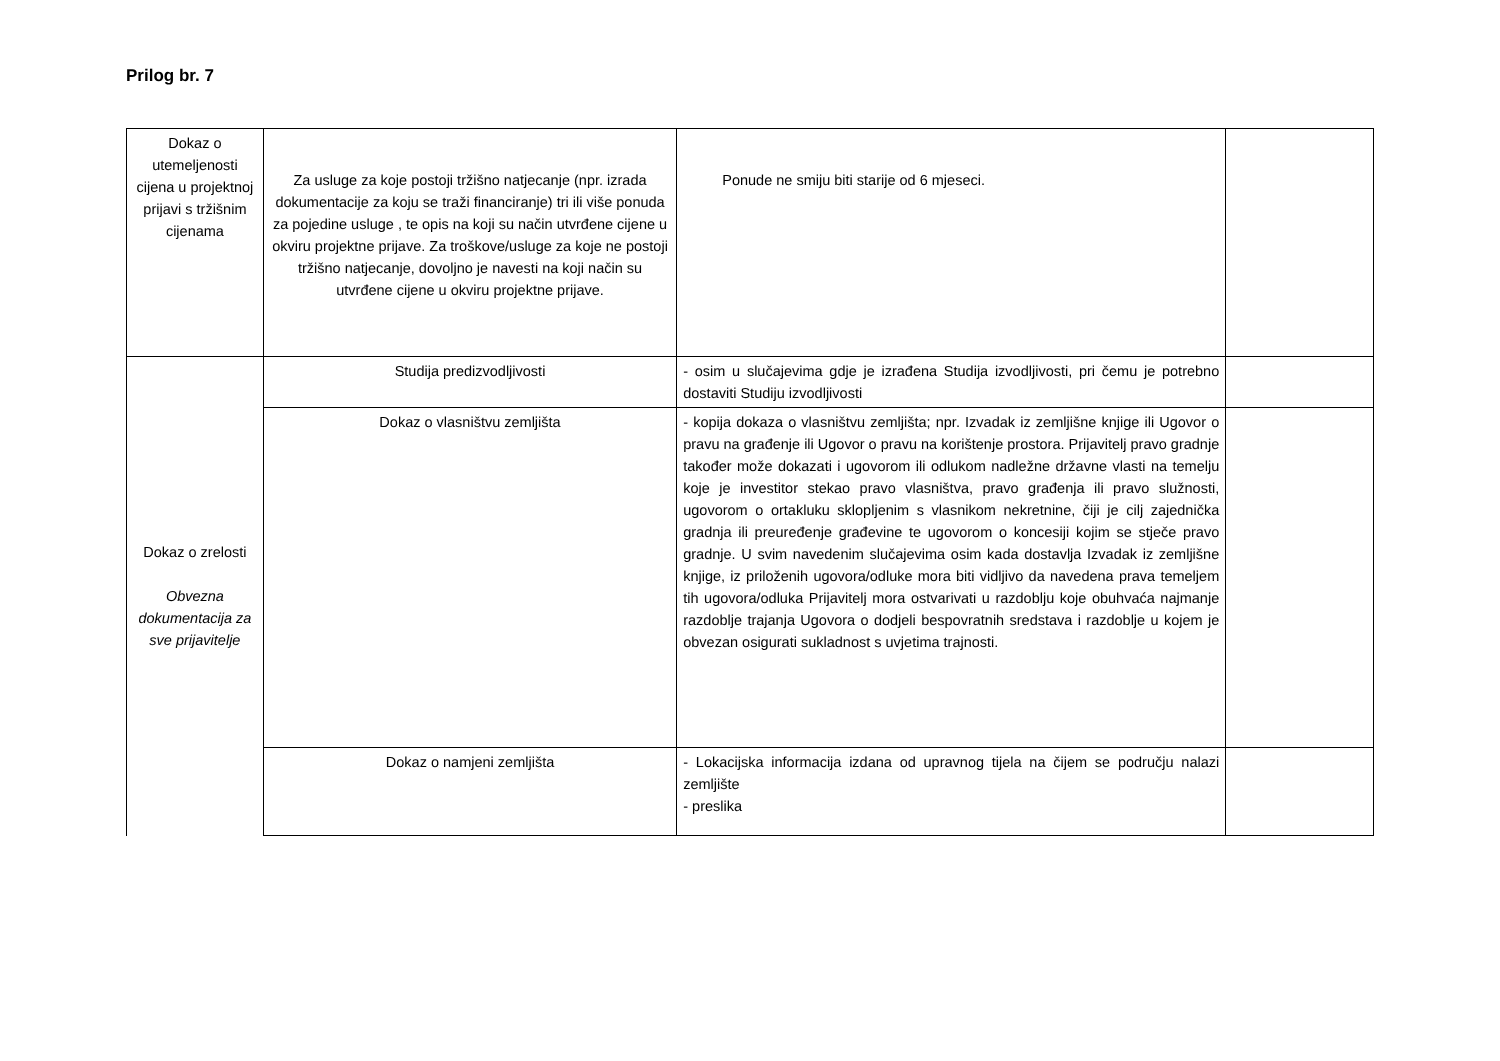Prilog br. 7
| Dokaz o utemeljenosti cijena u projektnoj prijavi s tržišnim cijenama | Za usluge za koje postoji tržišno natjecanje (npr. izrada dokumentacije za koju se traži financiranje) tri ili više ponuda za pojedine usluge , te opis na koji su način utvrđene cijene u okviru projektne prijave. Za troškove/usluge za koje ne postoji tržišno natjecanje, dovoljno je navesti na koji način su utvrđene cijene u okviru projektne prijave. | Ponude ne smiju biti starije od 6 mjeseci. | |
| Dokaz o zrelosti Obvezna dokumentacija za sve prijavitelje | Studija predizvodljivosti | - osim u slučajevima gdje je izrađena Studija izvodljivosti, pri čemu je potrebno dostaviti Studiju izvodljivosti | |
| | Dokaz o vlasništvu zemljišta | - kopija dokaza o vlasništvu zemljišta; npr. Izvadak iz zemljišne knjige ili Ugovor o pravu na građenje ili Ugovor o pravu na korištenje prostora. Prijavitelj pravo gradnje također može dokazati i ugovorom ili odlukom nadležne državne vlasti na temelju koje je investitor stekao pravo vlasništva, pravo građenja ili pravo služnosti, ugovorom o ortakluku sklopljenim s vlasnikom nekretnine, čiji je cilj zajednička gradnja ili preuređenje građevine te ugovorom o koncesiji kojim se stječe pravo gradnje. U svim navedenim slučajevima osim kada dostavlja Izvadak iz zemljišne knjige, iz priloženih ugovora/odluke mora biti vidljivo da navedena prava temeljem tih ugovora/odluka Prijavitelj mora ostvarivati u razdoblju koje obuhvaća najmanje razdoblje trajanja Ugovora o dodjeli bespovratnih sredstava i razdoblje u kojem je obvezan osigurati sukladnost s uvjetima trajnosti. | |
| | Dokaz o namjeni zemljišta | - Lokacijska informacija izdana od upravnog tijela na čijem se području nalazi zemljište - preslika | |